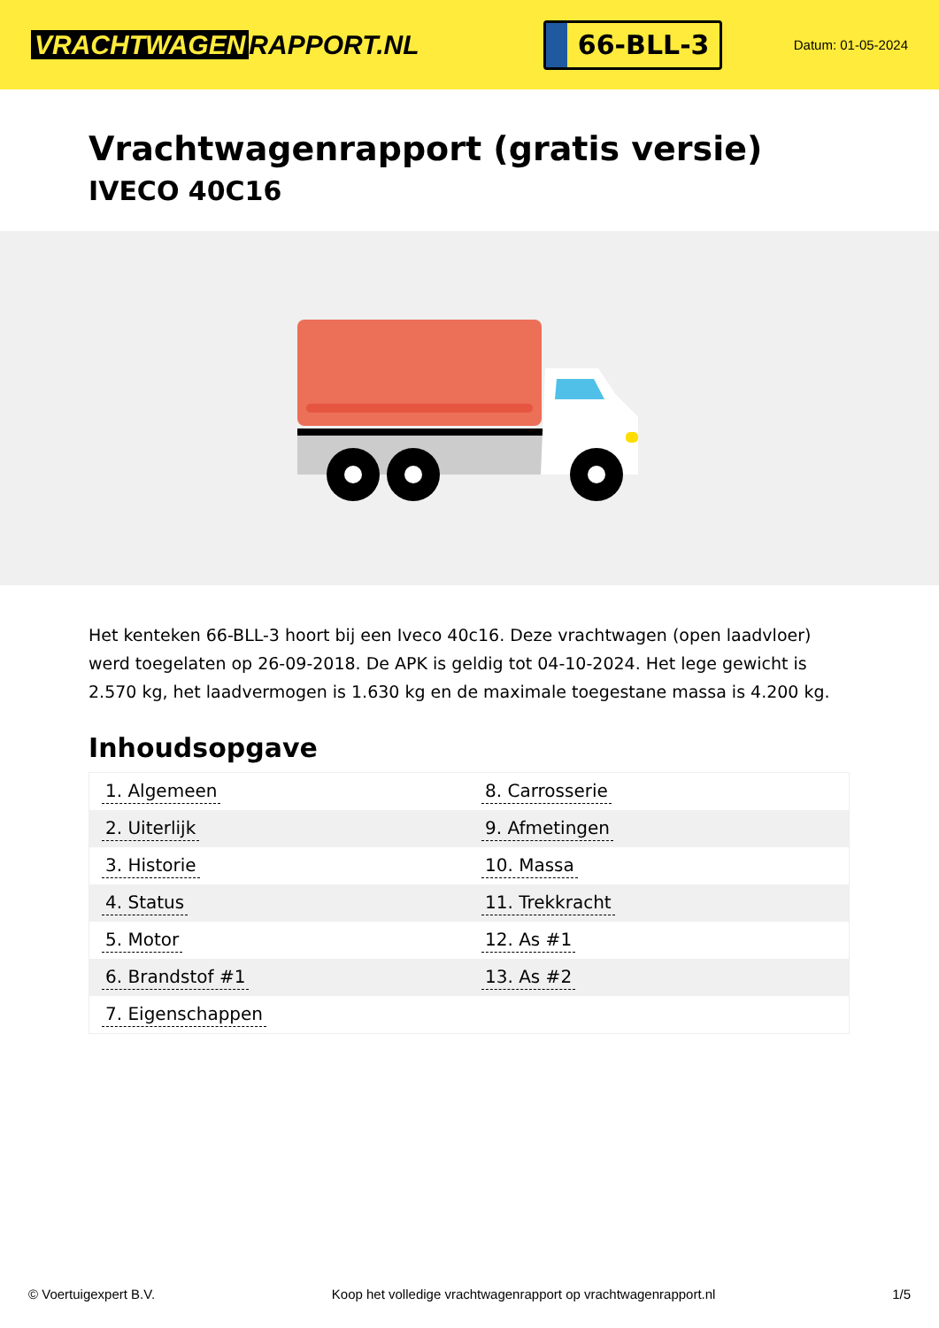VRACHTWAGEN RAPPORT.NL
66-BLL-3
Datum: 01-05-2024
Vrachtwagenrapport (gratis versie)
IVECO 40C16
Het kenteken 66-BLL-3 hoort bij een Iveco 40c16. Deze vrachtwagen (open laadvloer) werd toegelaten op 26-09-2018. De APK is geldig tot 04-10-2024. Het lege gewicht is 2.570 kg, het laadvermogen is 1.630 kg en de maximale toegestane massa is 4.200 kg.
Inhoudsopgave
| 1. Algemeen | 8. Carrosserie |
| 2. Uiterlijk | 9. Afmetingen |
| 3. Historie | 10. Massa |
| 4. Status | 11. Trekkracht |
| 5. Motor | 12. As #1 |
| 6. Brandstof #1 | 13. As #2 |
| 7. Eigenschappen | |
© Voertuigexpert B.V. Koop het volledige vrachtwagenrapport op vrachtwagenrapport.nl
1/5